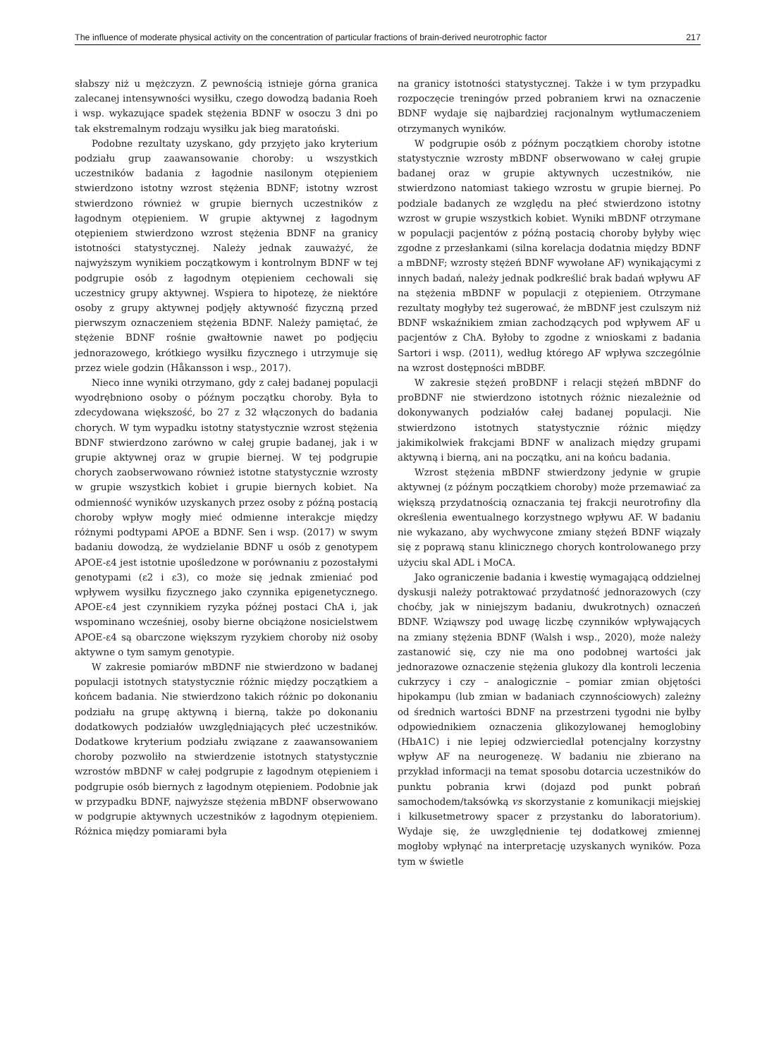The influence of moderate physical activity on the concentration of particular fractions of brain-derived neurotrophic factor 217
słabszy niż u mężczyzn. Z pewnością istnieje górna granica zalecanej intensywności wysiłku, czego dowodzą badania Roeh i wsp. wykazujące spadek stężenia BDNF w osoczu 3 dni po tak ekstremalnym rodzaju wysiłku jak bieg maratoński.
Podobne rezultaty uzyskano, gdy przyjęto jako kryterium podziału grup zaawansowanie choroby: u wszystkich uczestników badania z łagodnie nasilonym otępieniem stwierdzono istotny wzrost stężenia BDNF; istotny wzrost stwierdzono również w grupie biernych uczestników z łagodnym otępieniem. W grupie aktywnej z łagodnym otępieniem stwierdzono wzrost stężenia BDNF na granicy istotności statystycznej. Należy jednak zauważyć, że najwyższym wynikiem początkowym i kontrolnym BDNF w tej podgrupie osób z łagodnym otępieniem cechowali się uczestnicy grupy aktywnej. Wspiera to hipotezę, że niektóre osoby z grupy aktywnej podjęły aktywność fizyczną przed pierwszym oznaczeniem stężenia BDNF. Należy pamiętać, że stężenie BDNF rośnie gwałtownie nawet po podjęciu jednorazowego, krótkiego wysiłku fizycznego i utrzymuje się przez wiele godzin (Håkansson i wsp., 2017).
Nieco inne wyniki otrzymano, gdy z całej badanej populacji wyodrębniono osoby o późnym początku choroby. Była to zdecydowana większość, bo 27 z 32 włączonych do badania chorych. W tym wypadku istotny statystycznie wzrost stężenia BDNF stwierdzono zarówno w całej grupie badanej, jak i w grupie aktywnej oraz w grupie biernej. W tej podgrupie chorych zaobserwowano również istotne statystycznie wzrosty w grupie wszystkich kobiet i grupie biernych kobiet. Na odmienność wyników uzyskanych przez osoby z późną postacią choroby wpływ mogły mieć odmienne interakcje między różnymi podtypami APOE a BDNF. Sen i wsp. (2017) w swym badaniu dowodzą, że wydzielanie BDNF u osób z genotypem APOE-ε4 jest istotnie upośledzone w porównaniu z pozostałymi genotypami (ε2 i ε3), co może się jednak zmieniać pod wpływem wysiłku fizycznego jako czynnika epigenetycznego. APOE-ε4 jest czynnikiem ryzyka późnej postaci ChA i, jak wspominano wcześniej, osoby bierne obciążone nosicielstwem APOE-ε4 są obarczone większym ryzykiem choroby niż osoby aktywne o tym samym genotypie.
W zakresie pomiarów mBDNF nie stwierdzono w badanej populacji istotnych statystycznie różnic między początkiem a końcem badania. Nie stwierdzono takich różnic po dokonaniu podziału na grupę aktywną i bierną, także po dokonaniu dodatkowych podziałów uwzględniających płeć uczestników. Dodatkowe kryterium podziału związane z zaawansowaniem choroby pozwoliło na stwierdzenie istotnych statystycznie wzrostów mBDNF w całej podgrupie z łagodnym otępieniem i podgrupie osób biernych z łagodnym otępieniem. Podobnie jak w przypadku BDNF, najwyższe stężenia mBDNF obserwowano w podgrupie aktywnych uczestników z łagodnym otępieniem. Różnica między pomiarami była
na granicy istotności statystycznej. Także i w tym przypadku rozpoczęcie treningów przed pobraniem krwi na oznaczenie BDNF wydaje się najbardziej racjonalnym wytłumaczeniem otrzymanych wyników.
W podgrupie osób z późnym początkiem choroby istotne statystycznie wzrosty mBDNF obserwowano w całej grupie badanej oraz w grupie aktywnych uczestników, nie stwierdzono natomiast takiego wzrostu w grupie biernej. Po podziale badanych ze względu na płeć stwierdzono istotny wzrost w grupie wszystkich kobiet. Wyniki mBDNF otrzymane w populacji pacjentów z późną postacią choroby byłyby więc zgodne z przesłankami (silna korelacja dodatnia między BDNF a mBDNF; wzrosty stężeń BDNF wywołane AF) wynikającymi z innych badań, należy jednak podkreślić brak badań wpływu AF na stężenia mBDNF w populacji z otępieniem. Otrzymane rezultaty mogłyby też sugerować, że mBDNF jest czulszym niż BDNF wskaźnikiem zmian zachodzących pod wpływem AF u pacjentów z ChA. Byłoby to zgodne z wnioskami z badania Sartori i wsp. (2011), według którego AF wpływa szczególnie na wzrost dostępności mBDBF.
W zakresie stężeń proBDNF i relacji stężeń mBDNF do proBDNF nie stwierdzono istotnych różnic niezależnie od dokonywanych podziałów całej badanej populacji. Nie stwierdzono istotnych statystycznie różnic między jakimikolwiek frakcjami BDNF w analizach między grupami aktywną i bierną, ani na początku, ani na końcu badania.
Wzrost stężenia mBDNF stwierdzony jedynie w grupie aktywnej (z późnym początkiem choroby) może przemawiać za większą przydatnością oznaczania tej frakcji neurotrofiny dla określenia ewentualnego korzystnego wpływu AF. W badaniu nie wykazano, aby wychwycone zmiany stężeń BDNF wiązały się z poprawą stanu klinicznego chorych kontrolowanego przy użyciu skal ADL i MoCA.
Jako ograniczenie badania i kwestię wymagającą oddzielnej dyskusji należy potraktować przydatność jednorazowych (czy choćby, jak w niniejszym badaniu, dwukrotnych) oznaczeń BDNF. Wziąwszy pod uwagę liczbę czynników wpływających na zmiany stężenia BDNF (Walsh i wsp., 2020), może należy zastanowić się, czy nie ma ono podobnej wartości jak jednorazowe oznaczenie stężenia glukozy dla kontroli leczenia cukrzycy i czy – analogicznie – pomiar zmian objętości hipokampu (lub zmian w badaniach czynnościowych) zależny od średnich wartości BDNF na przestrzeni tygodni nie byłby odpowiednikiem oznaczenia glikozylowanej hemoglobiny (HbA1C) i nie lepiej odzwierciedlał potencjalny korzystny wpływ AF na neurogenezę. W badaniu nie zbierano na przykład informacji na temat sposobu dotarcia uczestników do punktu pobrania krwi (dojazd pod punkt pobrań samochodem/taksówką vs skorzystanie z komunikacji miejskiej i kilkusetmetrowy spacer z przystanku do laboratorium). Wydaje się, że uwzględnienie tej dodatkowej zmiennej mogłoby wpłynąć na interpretację uzyskanych wyników. Poza tym w świetle